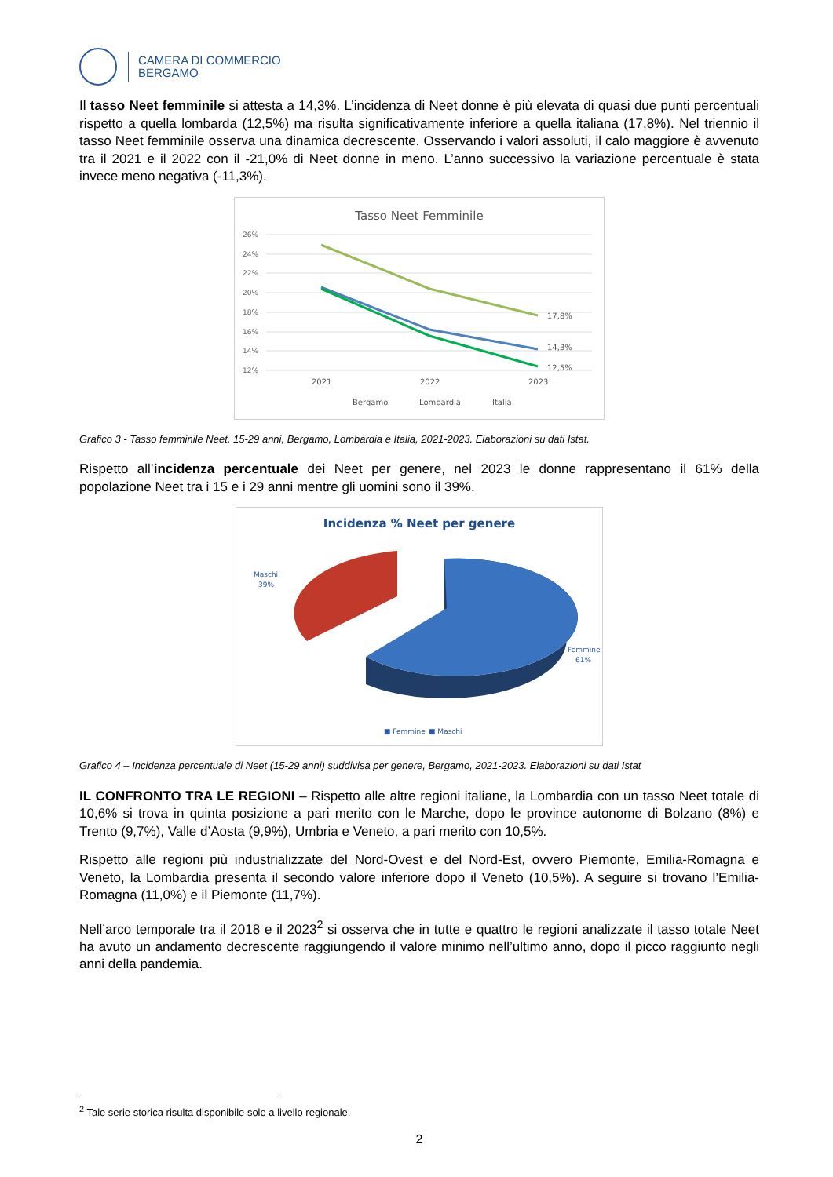CAMERA DI COMMERCIO
BERGAMO
Il tasso Neet femminile si attesta a 14,3%. L’incidenza di Neet donne è più elevata di quasi due punti percentuali rispetto a quella lombarda (12,5%) ma risulta significativamente inferiore a quella italiana (17,8%). Nel triennio il tasso Neet femminile osserva una dinamica decrescente. Osservando i valori assoluti, il calo maggiore è avvenuto tra il 2021 e il 2022 con il -21,0% di Neet donne in meno. L’anno successivo la variazione percentuale è stata invece meno negativa (-11,3%).
Tasso Neet Femminile
26%
24%
22%
20%
18%
16%
14%
12%
17,8%
14,3%
12,5%
2021
2022
2023
Bergamo
Lombardia
Italia
Grafico 3 - Tasso femminile Neet, 15-29 anni, Bergamo, Lombardia e Italia, 2021-2023. Elaborazioni su dati Istat.
Rispetto all’incidenza percentuale dei Neet per genere, nel 2023 le donne rappresentano il 61% della popolazione Neet tra i 15 e i 29 anni mentre gli uomini sono il 39%.
Incidenza % Neet per genere
Maschi
39%
Femmine
61%
■ Femmine
■ Maschi
Grafico 4 – Incidenza percentuale di Neet (15-29 anni) suddivisa per genere, Bergamo, 2021-2023. Elaborazioni su dati Istat
IL CONFRONTO TRA LE REGIONI – Rispetto alle altre regioni italiane, la Lombardia con un tasso Neet totale di 10,6% si trova in quinta posizione a pari merito con le Marche, dopo le province autonome di Bolzano (8%) e Trento (9,7%), Valle d’Aosta (9,9%), Umbria e Veneto, a pari merito con 10,5%.
Rispetto alle regioni più industrializzate del Nord-Ovest e del Nord-Est, ovvero Piemonte, Emilia-Romagna e Veneto, la Lombardia presenta il secondo valore inferiore dopo il Veneto (10,5%). A seguire si trovano l’Emilia-Romagna (11,0%) e il Piemonte (11,7%).
Nell’arco temporale tra il 2018 e il 2023<sup>2</sup> si osserva che in tutte e quattro le regioni analizzate il tasso totale Neet ha avuto un andamento decrescente raggiungendo il valore minimo nell’ultimo anno, dopo il picco raggiunto negli anni della pandemia.
<sup>2</sup> Tale serie storica risulta disponibile solo a livello regionale.
2